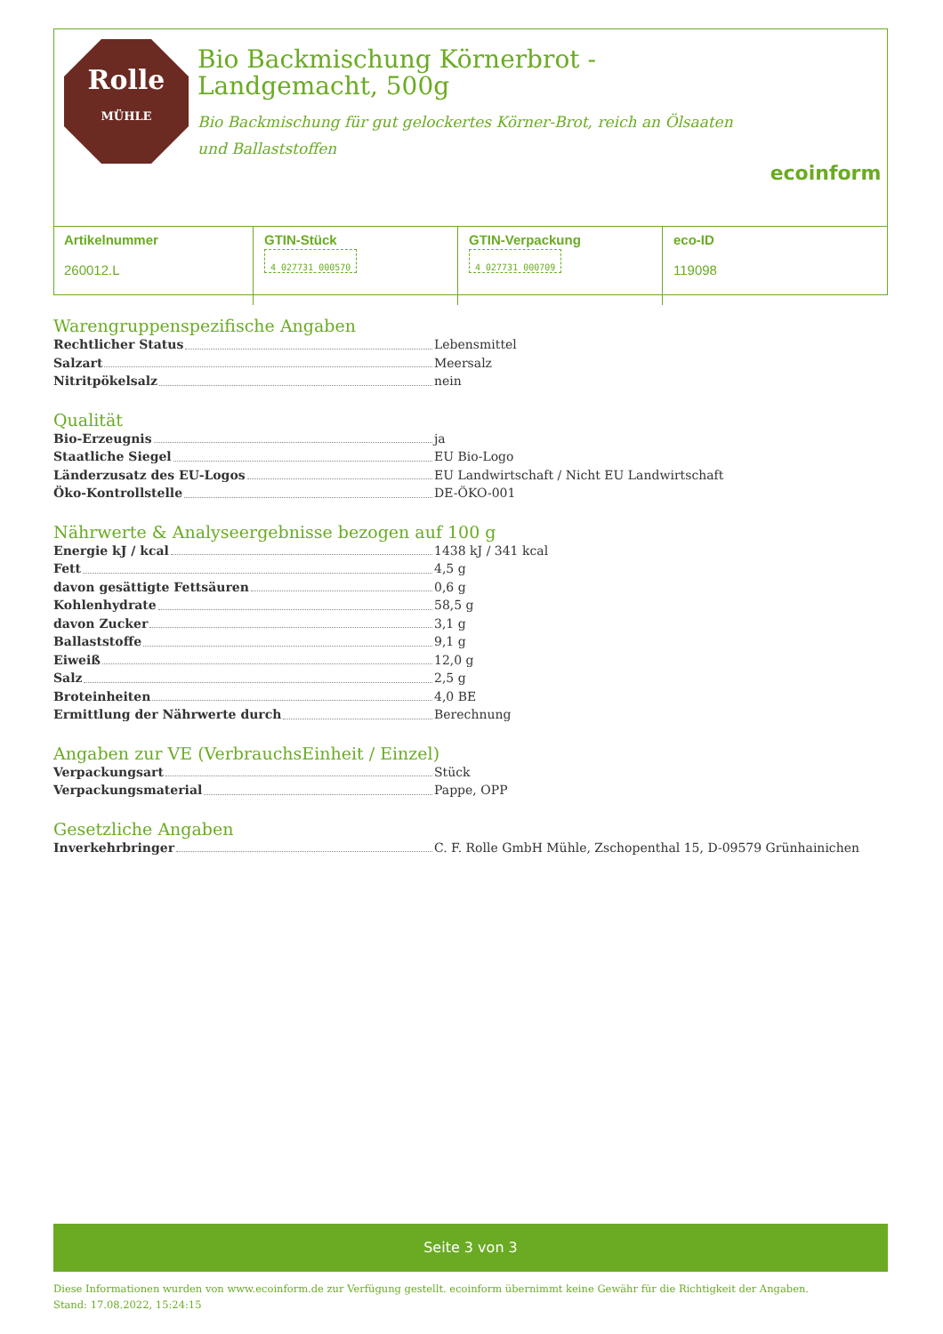Rolle
MÜHLE
Bio Backmischung Körnerbrot -
Landgemacht, 500g
Bio Backmischung für gut gelockertes Körner-Brot, reich an Ölsaaten und Ballaststoffen
ecoinform
| Artikelnummer 260012.L | GTIN-Stück 4 027731 000570 | GTIN-Verpackung 4 027731 000709 | eco-ID 119098 |
Warengruppenspezifische Angaben
Rechtlicher Status Lebensmittel
Salzart Meersalz
Nitritpökelsalz nein
Qualität
Bio-Erzeugnis ja
Staatliche Siegel EU Bio-Logo
Länderzusatz des EU-Logos EU Landwirtschaft / Nicht EU Landwirtschaft
Öko-Kontrollstelle DE-ÖKO-001
Nährwerte & Analyseergebnisse bezogen auf 100 g
Energie kJ / kcal 1438 kJ / 341 kcal
Fett 4,5 g
davon gesättigte Fettsäuren 0,6 g
Kohlenhydrate 58,5 g
davon Zucker 3,1 g
Ballaststoffe 9,1 g
Eiweiß 12,0 g
Salz 2,5 g
Broteinheiten 4,0 BE
Ermittlung der Nährwerte durch Berechnung
Angaben zur VE (VerbrauchsEinheit / Einzel)
Verpackungsart Stück
Verpackungsmaterial Pappe, OPP
Gesetzliche Angaben
Inverkehrbringer C. F. Rolle GmbH Mühle, Zschopenthal 15, D-09579 Grünhainichen
Seite 3 von 3
Diese Informationen wurden von www.ecoinform.de zur Verfügung gestellt. ecoinform übernimmt keine Gewähr für die Richtigkeit der Angaben.
Stand: 17.08.2022, 15:24:15